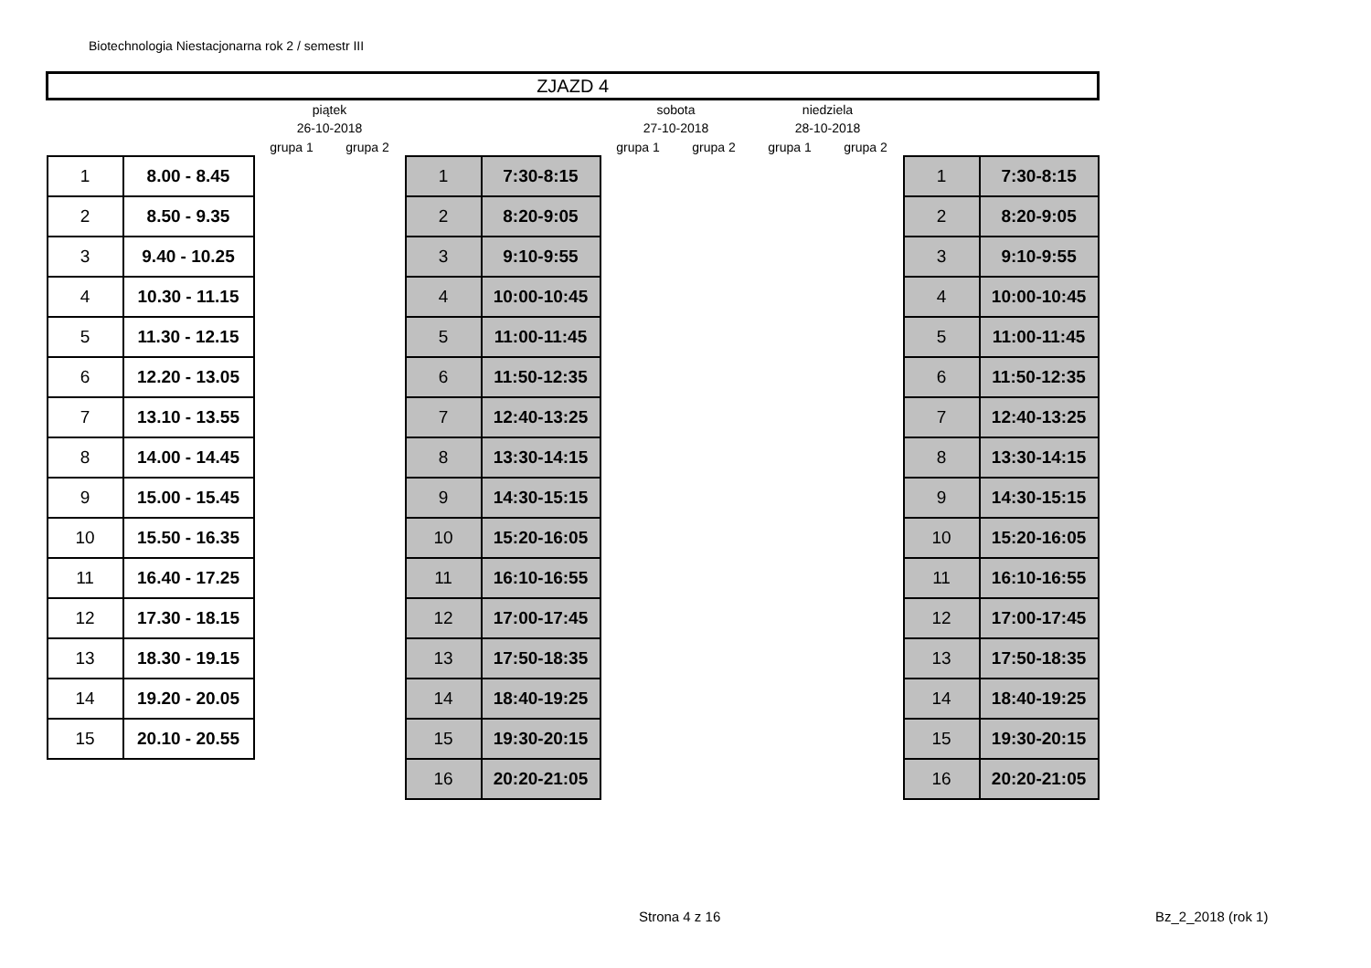Biotechnologia Niestacjonarna rok 2 / semestr III
| ZJAZD 4 | | | | | | | | | | | |
| | | piątek | | | | sobota | | niedziela | | | |
| | | 26-10-2018 | | | | 27-10-2018 | | 28-10-2018 | | | |
| | | grupa 1 | grupa 2 | | | grupa 1 | grupa 2 | grupa 1 | grupa 2 | | |
| 1 | 8.00 - 8.45 | | | 1 | 7:30-8:15 | | | | | 1 | 7:30-8:15 |
| 2 | 8.50 - 9.35 | | | 2 | 8:20-9:05 | | | | | 2 | 8:20-9:05 |
| 3 | 9.40 - 10.25 | | | 3 | 9:10-9:55 | | | | | 3 | 9:10-9:55 |
| 4 | 10.30 - 11.15 | | | 4 | 10:00-10:45 | | | | | 4 | 10:00-10:45 |
| 5 | 11.30 - 12.15 | | | 5 | 11:00-11:45 | | | | | 5 | 11:00-11:45 |
| 6 | 12.20 - 13.05 | | | 6 | 11:50-12:35 | | | | | 6 | 11:50-12:35 |
| 7 | 13.10 - 13.55 | | | 7 | 12:40-13:25 | | | | | 7 | 12:40-13:25 |
| 8 | 14.00 - 14.45 | | | 8 | 13:30-14:15 | | | | | 8 | 13:30-14:15 |
| 9 | 15.00 - 15.45 | | | 9 | 14:30-15:15 | | | | | 9 | 14:30-15:15 |
| 10 | 15.50 - 16.35 | | | 10 | 15:20-16:05 | | | | | 10 | 15:20-16:05 |
| 11 | 16.40 - 17.25 | | | 11 | 16:10-16:55 | | | | | 11 | 16:10-16:55 |
| 12 | 17.30 - 18.15 | | | 12 | 17:00-17:45 | | | | | 12 | 17:00-17:45 |
| 13 | 18.30 - 19.15 | | | 13 | 17:50-18:35 | | | | | 13 | 17:50-18:35 |
| 14 | 19.20 - 20.05 | | | 14 | 18:40-19:25 | | | | | 14 | 18:40-19:25 |
| 15 | 20.10 - 20.55 | | | 15 | 19:30-20:15 | | | | | 15 | 19:30-20:15 |
| | | | | 16 | 20:20-21:05 | | | | | 16 | 20:20-21:05 |
Strona 4 z 16 Bz_2_2018 (rok 1)